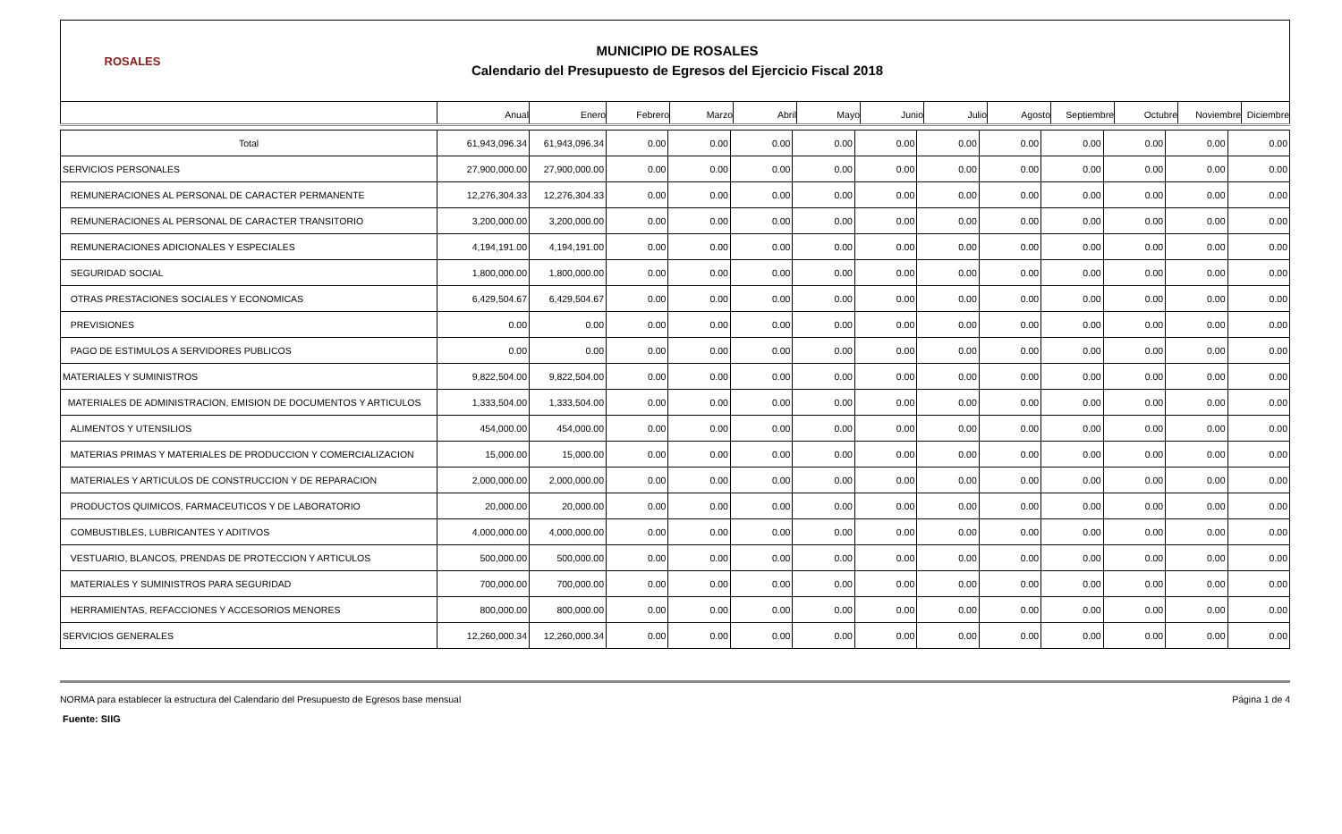ROSALES
MUNICIPIO DE ROSALES
Calendario del Presupuesto de Egresos del Ejercicio Fiscal 2018
| | Anual | Enero | Febrero | Marzo | Abril | Mayo | Junio | Julio | Agosto | Septiembre | Octubre | Noviembre | Diciembre |
| --- | --- | --- | --- | --- | --- | --- | --- | --- | --- | --- | --- | --- | --- |
| Total | 61,943,096.34 | 61,943,096.34 | 0.00 | 0.00 | 0.00 | 0.00 | 0.00 | 0.00 | 0.00 | 0.00 | 0.00 | 0.00 | 0.00 |
| SERVICIOS PERSONALES | 27,900,000.00 | 27,900,000.00 | 0.00 | 0.00 | 0.00 | 0.00 | 0.00 | 0.00 | 0.00 | 0.00 | 0.00 | 0.00 | 0.00 |
| REMUNERACIONES AL PERSONAL DE CARACTER PERMANENTE | 12,276,304.33 | 12,276,304.33 | 0.00 | 0.00 | 0.00 | 0.00 | 0.00 | 0.00 | 0.00 | 0.00 | 0.00 | 0.00 | 0.00 |
| REMUNERACIONES AL PERSONAL DE CARACTER TRANSITORIO | 3,200,000.00 | 3,200,000.00 | 0.00 | 0.00 | 0.00 | 0.00 | 0.00 | 0.00 | 0.00 | 0.00 | 0.00 | 0.00 | 0.00 |
| REMUNERACIONES ADICIONALES Y ESPECIALES | 4,194,191.00 | 4,194,191.00 | 0.00 | 0.00 | 0.00 | 0.00 | 0.00 | 0.00 | 0.00 | 0.00 | 0.00 | 0.00 | 0.00 |
| SEGURIDAD SOCIAL | 1,800,000.00 | 1,800,000.00 | 0.00 | 0.00 | 0.00 | 0.00 | 0.00 | 0.00 | 0.00 | 0.00 | 0.00 | 0.00 | 0.00 |
| OTRAS PRESTACIONES SOCIALES Y ECONOMICAS | 6,429,504.67 | 6,429,504.67 | 0.00 | 0.00 | 0.00 | 0.00 | 0.00 | 0.00 | 0.00 | 0.00 | 0.00 | 0.00 | 0.00 |
| PREVISIONES | 0.00 | 0.00 | 0.00 | 0.00 | 0.00 | 0.00 | 0.00 | 0.00 | 0.00 | 0.00 | 0.00 | 0.00 | 0.00 |
| PAGO DE ESTIMULOS A SERVIDORES PUBLICOS | 0.00 | 0.00 | 0.00 | 0.00 | 0.00 | 0.00 | 0.00 | 0.00 | 0.00 | 0.00 | 0.00 | 0.00 | 0.00 |
| MATERIALES Y SUMINISTROS | 9,822,504.00 | 9,822,504.00 | 0.00 | 0.00 | 0.00 | 0.00 | 0.00 | 0.00 | 0.00 | 0.00 | 0.00 | 0.00 | 0.00 |
| MATERIALES DE ADMINISTRACION, EMISION DE DOCUMENTOS Y ARTICULOS | 1,333,504.00 | 1,333,504.00 | 0.00 | 0.00 | 0.00 | 0.00 | 0.00 | 0.00 | 0.00 | 0.00 | 0.00 | 0.00 | 0.00 |
| ALIMENTOS Y UTENSILIOS | 454,000.00 | 454,000.00 | 0.00 | 0.00 | 0.00 | 0.00 | 0.00 | 0.00 | 0.00 | 0.00 | 0.00 | 0.00 | 0.00 |
| MATERIAS PRIMAS Y MATERIALES DE PRODUCCION Y COMERCIALIZACION | 15,000.00 | 15,000.00 | 0.00 | 0.00 | 0.00 | 0.00 | 0.00 | 0.00 | 0.00 | 0.00 | 0.00 | 0.00 | 0.00 |
| MATERIALES Y ARTICULOS DE CONSTRUCCION Y DE REPARACION | 2,000,000.00 | 2,000,000.00 | 0.00 | 0.00 | 0.00 | 0.00 | 0.00 | 0.00 | 0.00 | 0.00 | 0.00 | 0.00 | 0.00 |
| PRODUCTOS QUIMICOS, FARMACEUTICOS Y DE LABORATORIO | 20,000.00 | 20,000.00 | 0.00 | 0.00 | 0.00 | 0.00 | 0.00 | 0.00 | 0.00 | 0.00 | 0.00 | 0.00 | 0.00 |
| COMBUSTIBLES, LUBRICANTES Y ADITIVOS | 4,000,000.00 | 4,000,000.00 | 0.00 | 0.00 | 0.00 | 0.00 | 0.00 | 0.00 | 0.00 | 0.00 | 0.00 | 0.00 | 0.00 |
| VESTUARIO, BLANCOS, PRENDAS DE PROTECCION Y ARTICULOS | 500,000.00 | 500,000.00 | 0.00 | 0.00 | 0.00 | 0.00 | 0.00 | 0.00 | 0.00 | 0.00 | 0.00 | 0.00 | 0.00 |
| MATERIALES Y SUMINISTROS PARA SEGURIDAD | 700,000.00 | 700,000.00 | 0.00 | 0.00 | 0.00 | 0.00 | 0.00 | 0.00 | 0.00 | 0.00 | 0.00 | 0.00 | 0.00 |
| HERRAMIENTAS, REFACCIONES Y ACCESORIOS MENORES | 800,000.00 | 800,000.00 | 0.00 | 0.00 | 0.00 | 0.00 | 0.00 | 0.00 | 0.00 | 0.00 | 0.00 | 0.00 | 0.00 |
| SERVICIOS GENERALES | 12,260,000.34 | 12,260,000.34 | 0.00 | 0.00 | 0.00 | 0.00 | 0.00 | 0.00 | 0.00 | 0.00 | 0.00 | 0.00 | 0.00 |
NORMA para establecer la estructura del Calendario del Presupuesto de Egresos base mensual Página 1 de 4
Fuente: SIIG